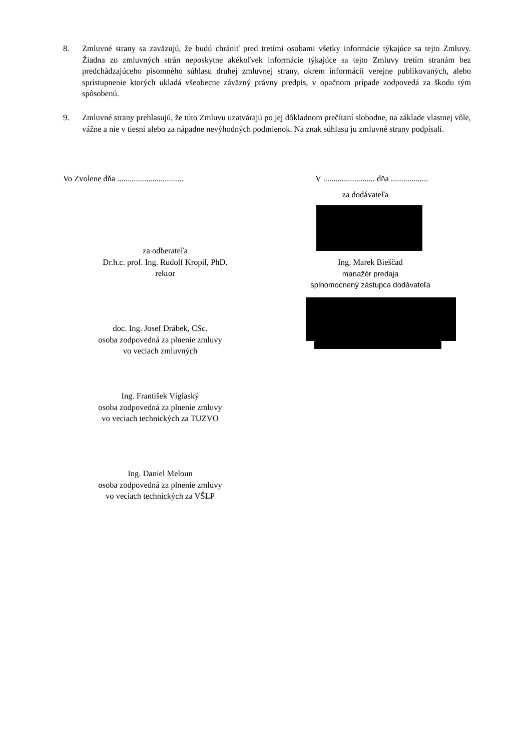8. Zmluvné strany sa zaväzujú, že budú chrániť pred tretími osobami všetky informácie týkajúce sa tejto Zmluvy. Žiadna zo zmluvných strán neposkytne akékoľvek informácie týkajúce sa tejto Zmluvy tretím stranám bez predchádzajúceho písomného súhlasu druhej zmluvnej strany, okrem informácií verejne publikovaných, alebo sprístupnenie ktorých ukladá všeobecne záväzný právny predpis, v opačnom prípade zodpovedá za škodu tým spôsobenú.
9. Zmluvné strany prehlasujú, že túto Zmluvu uzatvárajú po jej dôkladnom prečítaní slobodne, na základe vlastnej vôle, vážne a nie v tiesni alebo za nápadne nevýhodných podmienok. Na znak súhlasu ju zmluvné strany podpísali.
Vo Zvolene dňa ................................
V ......................... dňa ..................
za dodávateľa
za odberateľa
Dr.h.c. prof. Ing. Rudolf Kropil, PhD.
rektor
Ing. Marek Bieščad
manažér predaja
splnomocnený zástupca dodávateľa
doc. Ing. Josef Drábek, CSc.
osoba zodpovedná za plnenie zmluvy
vo veciach zmluvných
Ing. František Víglaský
osoba zodpovedná za plnenie zmluvy
vo veciach technických za TUZVO
Ing. Daniel Meloun
osoba zodpovedná za plnenie zmluvy
vo veciach technických za VŠLP